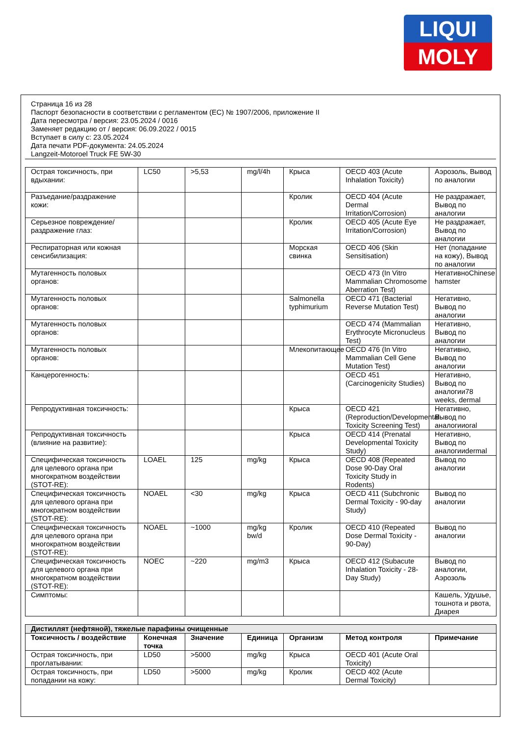LIQUI
MOLY
Страница 16 из 28
Паспорт безопасности в соответствии с регламентом (ЕС) № 1907/2006, приложение II
Дата пересмотра / версия: 23.05.2024 / 0016
Заменяет редакцию от / версия: 06.09.2022 / 0015
Вступает в силу с: 23.05.2024
Дата печати PDF-документа: 24.05.2024
Langzeit-Motoroel Truck FE 5W-30
| Острая токсичность, при вдыхании: | LC50 | >5,53 | mg/l/4h | Крыса | OECD 403 (Acute Inhalation Toxicity) | Аэрозоль, Вывод по аналогии |
| Разъедание/раздражение кожи: | | | | Кролик | OECD 404 (Acute Dermal Irritation/Corrosion) | Не раздражает, Вывод по аналогии |
| Серьезное повреждение/раздражение глаз: | | | | Кролик | OECD 405 (Acute Eye Irritation/Corrosion) | Не раздражает, Вывод по аналогии |
| Респираторная или кожная сенсибилизация: | | | | Морская свинка | OECD 406 (Skin Sensitisation) | Нет (попадание на кожу), Вывод по аналогии |
| Мутагенность половых органов: | | | | | OECD 473 (In Vitro Mammalian Chromosome Aberration Test) | НегативноChinese hamster |
| Мутагенность половых органов: | | | | Salmonella typhimurium | OECD 471 (Bacterial Reverse Mutation Test) | Негативно, Вывод по аналогии |
| Мутагенность половых органов: | | | | | OECD 474 (Mammalian Erythrocyte Micronucleus Test) | Негативно, Вывод по аналогии |
| Мутагенность половых органов: | | | | Млекопитающее | OECD 476 (In Vitro Mammalian Cell Gene Mutation Test) | Негативно, Вывод по аналогии |
| Канцерогенность: | | | | | OECD 451 (Carcinogenicity Studies) | Негативно, Вывод по аналогии78 weeks, dermal |
| Репродуктивная токсичность: | | | | Крыса | OECD 421 (Reproduction/Developmental Toxicity Screening Test) | Негативно, Вывод по аналогииoral |
| Репродуктивная токсичность (влияние на развитие): | | | | Крыса | OECD 414 (Prenatal Developmental Toxicity Study) | Негативно, Вывод по аналогииdermal |
| Специфическая токсичность для целевого органа при многократном воздействии (STOT-RE): | LOAEL | 125 | mg/kg | Крыса | OECD 408 (Repeated Dose 90-Day Oral Toxicity Study in Rodents) | Вывод по аналогии |
| Специфическая токсичность для целевого органа при многократном воздействии (STOT-RE): | NOAEL | <30 | mg/kg | Крыса | OECD 411 (Subchronic Dermal Toxicity - 90-day Study) | Вывод по аналогии |
| Специфическая токсичность для целевого органа при многократном воздействии (STOT-RE): | NOAEL | ~1000 | mg/kg bw/d | Кролик | OECD 410 (Repeated Dose Dermal Toxicity - 90-Day) | Вывод по аналогии |
| Специфическая токсичность для целевого органа при многократном воздействии (STOT-RE): | NOEC | ~220 | mg/m3 | Крыса | OECD 412 (Subacute Inhalation Toxicity - 28-Day Study) | Вывод по аналогии, Аэрозоль |
| Симптомы: | | | | | | Кашель, Удушье, тошнота и рвота, Диарея |
| Дистиллят (нефтяной), тяжелые парафины очищенные | | | | | | |
| Токсичность / воздействие | Конечная точка | Значение | Единица | Организм | Метод контроля | Примечание |
| Острая токсичность, при проглатывании: | LD50 | >5000 | mg/kg | Крыса | OECD 401 (Acute Oral Toxicity) | |
| Острая токсичность, при попадании на кожу: | LD50 | >5000 | mg/kg | Кролик | OECD 402 (Acute Dermal Toxicity) | |